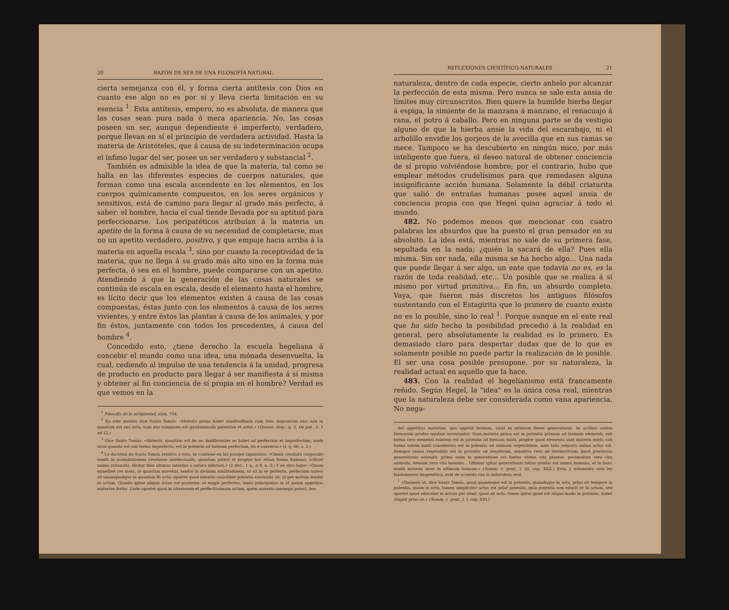20 RAZÓN DE SER DE UNA FILOSOFÍA NATURAL
cierta semejanza con él, y forma cierta antítesis con Dios en cuanto ese algo no es por sí y lleva cierta limitación en su esencia <sup>1</sup>. Esta antítesis, empero, no es absoluta, de manera que las cosas sean pura nada ó mera apariencia. No, las cosas poseen un ser, aunque dependiente é imperfecto, verdadero, porque llevan en sí el principio de verdadera actividad. Hasta la materia de Aristóteles, que á causa de su indeterminación ocupa el ínfimo lugar del ser, posee un ser verdadero y substancial <sup>2</sup>.
También es admisible la idea de que la materia, tal como se halla en las diferentes especies de cuerpos naturales, que forman como una escala ascendente en los elementos, en los cuerpos químicamente compuestos, en los seres orgánicos y sensitivos, está de camino para llegar al grado más perfecto, á saber: el hombre, hacia el cual tiende llevada por su aptitud para perfeccionarse. Los peripatéticos atribuían á la materia un apetito de la forma á causa de su necesidad de completarse, mas no un apetito verdadero, positivo, y que empuje hacia arriba á la materia en aquella escala <sup>3</sup>, sino por cuanto la receptividad de la materia, que no llega á su grado más alto sino en la forma más perfecta, ó sea en el hombre, puede compararse con un apetito. Atendiendo á que la generación de las cosas naturales se continúa de escala en escala, desde el elemento hasta el hombre, es lícito decir que los elementos existen á causa de las cosas compuestas, éstas junto con los elementos á causa de los seres vivientes, y entre éstos las plantas á causa de los animales, y por fin éstos, juntamente con todos los precedentes, á causa del hombre <sup>4</sup>.
Concedido esto, ¿tiene derecho la escuela hegeliana á concebir el mundo como una idea, una mónada desenvuelta, la cual, cediendo al impulso de una tendencia á la unidad, progresa de producto en producto para llegar á ser manifiesta á sí misma y obtener al fin conciencia de sí propia en el hombre? Verdad es que vemos en la
<sup>1</sup> Filosofía de la antigüedad, núm. 704.
<sup>2</sup> En este sentido dice Santo Tomás: «Materia prima habet similitudinem cum Deo, inquantum ens; non in quantum est ens actu; nam ens commune est quodammodo potentiae et actui.» (Quaest. disp., q. 3, De pot., a. 1 ad 12.)
<sup>3</sup> Dice Santo Tomás: «Materia, quantum est de se, indifferenter se habet ad perfectum et imperfectum; unde sicut quando est sub forma imperfecta, est in potentia ad formam perfectam, ita e converso.» (I, q. 66, a. 2.)
<sup>4</sup> La doctrina de Santo Tomás relativa a esto, se contiene en los pasajes siguientes: «Omnis creatura corporalis tendit in assimilationem creaturae intellectualis, quantum potest et propter hoc etiam forma humana, scilicet anima rationalis, dicitur finis ultimus intentus a natura inferiori.» (2 dist., 1 q., a 8, n. 3.) Y en otro lugar: «Quum quaelibet res mota, in quantum movetur, tendat in divinam similitudinem, ut sit in se perfecta, perfectum autem sit unumquodque in quantum fit actu: oportet quod intentio cuiuslibet potentia existentis sit, ut per motum tendat in actum. Quanto igitur aliquis actus est posterior, et magis perfectus, tanto principalius in id ipsum appetitus materiae fertur. Unde oportet quod in ulteriorem et perfectissimum actum, quem materia consequi potest, ten-
REFLEXIONES CIENTÍFICO-NATURALES 21
naturaleza, dentro de cada especie, cierto anhelo por alcanzar la perfección de esta misma. Pero nunca se sale esta ansia de límites muy circunscritos. Bien quiere la humilde hierba llegar á espiga, la simiente de la manzana á manzano, el renacuajo á rana, el potro á caballo. Pero en ninguna parte se da vestigio alguno de que la hierba ansíe la vida del escarabajo, ni el arbolillo envidie los gorjeos de la avecilla que en sus ramas se mece. Tampoco se ha descubierto en ningún mico, por más inteligente que fuera, el deseo natural de obtener conciencia de sí propio volviéndose hombre; por el contrario, hubo que emplear métodos crudelísimos para que remedasen alguna insignificante acción humana. Solamente la débil criaturita que salió de entrañas humanas posee aquel ansia de conciencia propia con que Hegel quiso agraciar á todo el mundo.
482. No podemos menos que mencionar con cuatro palabras los absurdos que ha puesto el gran pensador en su absoluto. La idea está, mientras no sale de su primera fase, sepultada en la nada; ¿quién la sacará de ella? Pues ella misma. Sin ser nada, ella misma se ha hecho algo... Una nada que puede llegar á ser algo, un ente que todavía no es, es la razón de toda realidad, etc... Un posible que se realiza á sí mismo por virtud primitiva... En fin, un absurdo completo. Vaya, que fueron más discretos los antiguos filósofos sustentando con el Estagirita que lo primero de cuanto existe no es lo posible, sino lo real <sup>1</sup>. Porque aunque en el ente real que ha sido hecho la posibilidad precedió á la realidad en general, pero absolutamente la realidad es lo primero. Es demasiado claro para despertar dudas que de lo que es solamente posible no puede partir la realización de lo posible. El ser una cosa posible presupone, por su naturaleza, la realidad actual en aquello que la hace.
483. Con la realidad el hegelianismo está francamente reñido. Según Hegel, la "idea" es la única cosa real, mientras que la naturaleza debe ser considerada como vana apariencia. No nega-
dat appetitus materiae, quo appetit formam, sicut in ultimum finem generationis. In actibus autem formarum gradus quidam inveniuntur. Nam materia prima est in potentia primum ad formam elementi; sub forma vero elementi existens est in potentia ad formam mixti, propter quod elementa sunt materia mixti; sub forma autem mixti considerata est in potentia ad animam vegetabilem, nam talis corporis anima actus est. Itemque anima vegetabilis est in potentia ad sensitivam, sensitiva vero ad intellectivam, quod processus generationis ostendit; primo enim in generatione est foetus vivens vita plantae, postmodum vero vita animalis, demum vero vita hominis... Ultimus igitur generationis totius gradus est anima humana, et in hanc tendit materia sicut in ultimam formam.» (Summ. c. gent., l. III, cap. XXII.) Esta, y solamente esta ley fundamental biogenética, está de acuerdo con la naturaleza real.
<sup>1</sup> «Quamvis id, dice Santo Tomás, quod quandoque est in potentia, quandoque in actu, prius sit tempore in potentia, quam in actu, tamen simpliciter actus est prior potentia, quia potentia non educit se in actum, sed oportet quod educatur in actum per aliud, quod sit actu. Omne igitur quod est aliquo modo in potentia, habet aliquid prius se.» (Summ. c. gent., l. I, cap. XVI.)